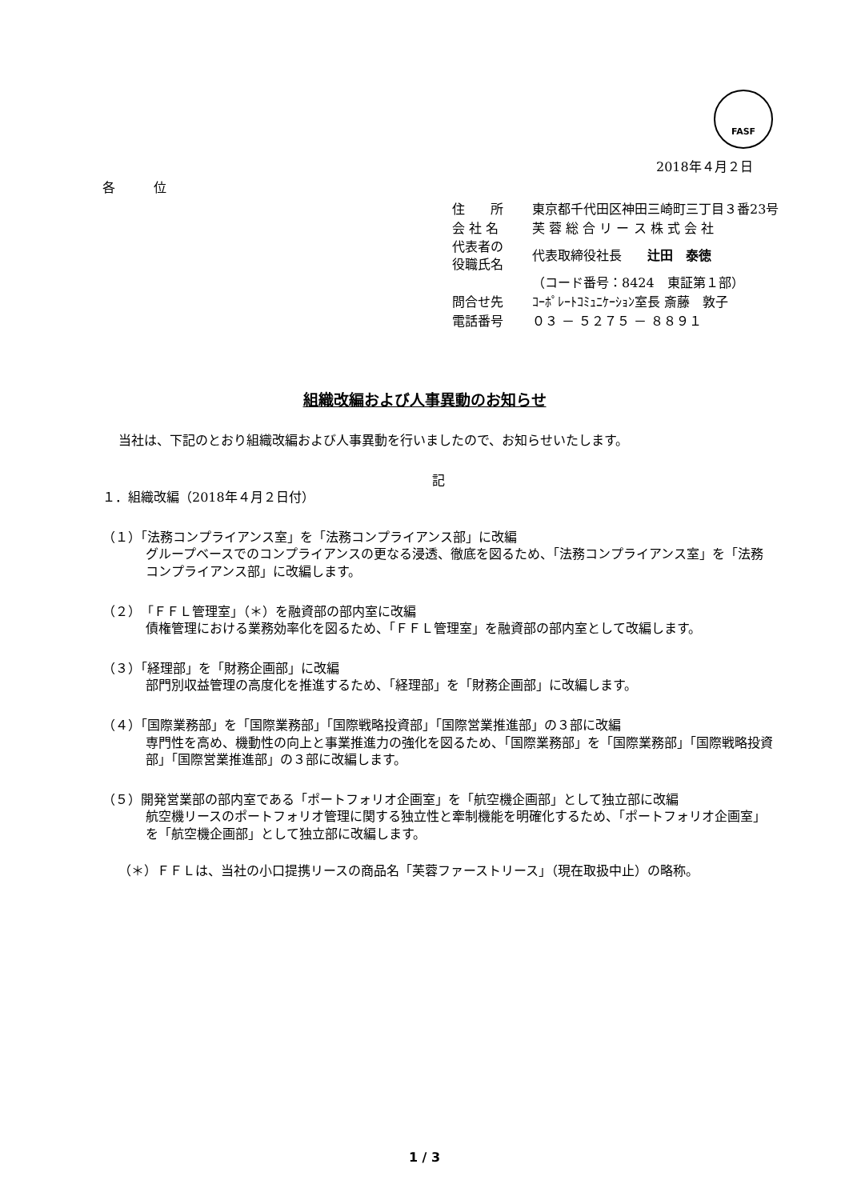FASF
2018年４月２日
各　　　位
| 住 所 | 東京都千代田区神田三崎町三丁目３番23号 |
| 会 社 名 | 芙 蓉 総 合 リ ー ス 株 式 会 社 |
| 代表者の 役職氏名 | 代表取締役社長 辻田 泰徳 |
| | （コード番号：8424 東証第１部） |
| 問合せ先 | ｺｰﾎﾟﾚｰﾄｺﾐｭﾆｹｰｼｮﾝ室長 斎藤 敦子 |
| 電話番号 | ０３ － ５２７５ － ８８９１ |
組織改編および人事異動のお知らせ
当社は、下記のとおり組織改編および人事異動を行いましたので、お知らせいたします。
記
１．組織改編（2018年４月２日付）
（１）「法務コンプライアンス室」を「法務コンプライアンス部」に改編
グループベースでのコンプライアンスの更なる浸透、徹底を図るため、「法務コンプライアンス室」を「法務コンプライアンス部」に改編します。
（２）「ＦＦＬ管理室」（＊）を融資部の部内室に改編
債権管理における業務効率化を図るため、「ＦＦＬ管理室」を融資部の部内室として改編します。
（３）「経理部」を「財務企画部」に改編
部門別収益管理の高度化を推進するため、「経理部」を「財務企画部」に改編します。
（４）「国際業務部」を「国際業務部」「国際戦略投資部」「国際営業推進部」の３部に改編
専門性を高め、機動性の向上と事業推進力の強化を図るため、「国際業務部」を「国際業務部」「国際戦略投資部」「国際営業推進部」の３部に改編します。
（５）開発営業部の部内室である「ポートフォリオ企画室」を「航空機企画部」として独立部に改編
航空機リースのポートフォリオ管理に関する独立性と牽制機能を明確化するため、「ポートフォリオ企画室」を「航空機企画部」として独立部に改編します。
（＊）ＦＦＬは、当社の小口提携リースの商品名「芙蓉ファーストリース」（現在取扱中止）の略称。
1 / 3